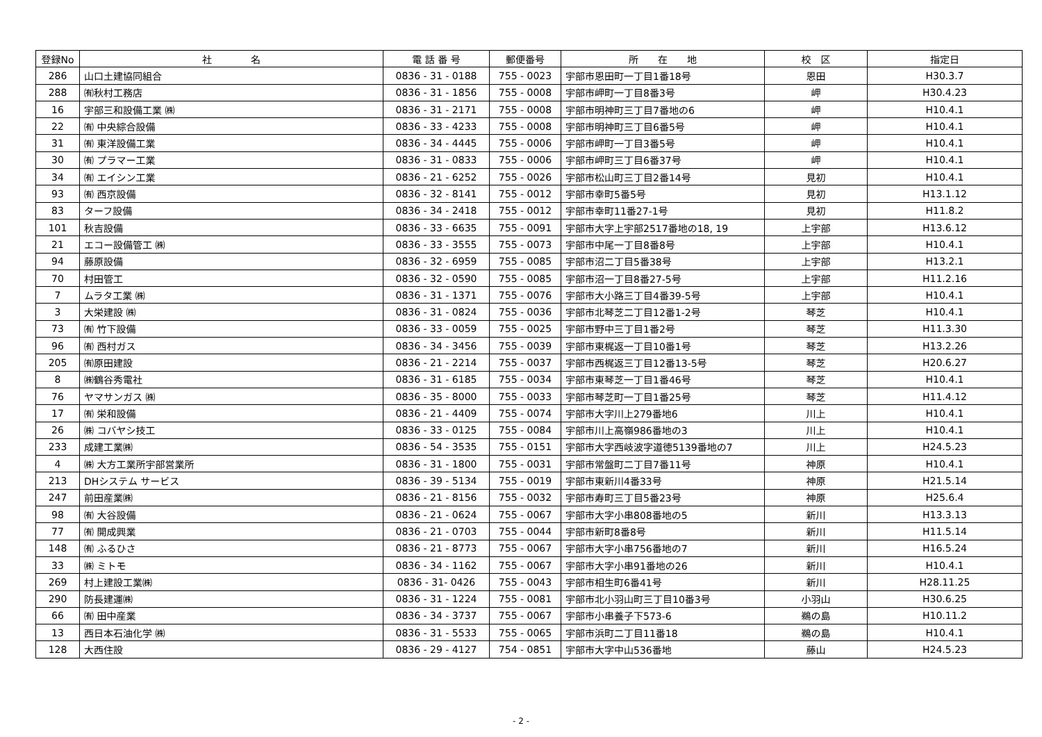| 登録No | 社 名 | 電 話 番 号 | 郵便番号 | 所 在 地 | 校 区 | 指定日 |
| --- | --- | --- | --- | --- | --- | --- |
| 286 | 山口土建協同組合 | 0836 - 31 - 0188 | 755 - 0023 | 宇部市恩田町一丁目1番18号 | 恩田 | H30.3.7 |
| 288 | ㈲秋村工務店 | 0836 - 31 - 1856 | 755 - 0008 | 宇部市岬町一丁目8番3号 | 岬 | H30.4.23 |
| 16 | 宇部三和設備工業 ㈱ | 0836 - 31 - 2171 | 755 - 0008 | 宇部市明神町三丁目7番地の6 | 岬 | H10.4.1 |
| 22 | ㈲ 中央綜合設備 | 0836 - 33 - 4233 | 755 - 0008 | 宇部市明神町三丁目6番5号 | 岬 | H10.4.1 |
| 31 | ㈲ 東洋設備工業 | 0836 - 34 - 4445 | 755 - 0006 | 宇部市岬町一丁目3番5号 | 岬 | H10.4.1 |
| 30 | ㈲ プラマー工業 | 0836 - 31 - 0833 | 755 - 0006 | 宇部市岬町三丁目6番37号 | 岬 | H10.4.1 |
| 34 | ㈲ エイシン工業 | 0836 - 21 - 6252 | 755 - 0026 | 宇部市松山町三丁目2番14号 | 見初 | H10.4.1 |
| 93 | ㈲ 西京設備 | 0836 - 32 - 8141 | 755 - 0012 | 宇部市幸町5番5号 | 見初 | H13.1.12 |
| 83 | ターフ設備 | 0836 - 34 - 2418 | 755 - 0012 | 宇部市幸町11番27-1号 | 見初 | H11.8.2 |
| 101 | 秋吉設備 | 0836 - 33 - 6635 | 755 - 0091 | 宇部市大字上宇部2517番地の18, 19 | 上宇部 | H13.6.12 |
| 21 | エコー設備管工 ㈱ | 0836 - 33 - 3555 | 755 - 0073 | 宇部市中尾一丁目8番8号 | 上宇部 | H10.4.1 |
| 94 | 藤原設備 | 0836 - 32 - 6959 | 755 - 0085 | 宇部市沼二丁目5番38号 | 上宇部 | H13.2.1 |
| 70 | 村田管工 | 0836 - 32 - 0590 | 755 - 0085 | 宇部市沼一丁目8番27-5号 | 上宇部 | H11.2.16 |
| 7 | ムラタ工業 ㈱ | 0836 - 31 - 1371 | 755 - 0076 | 宇部市大小路三丁目4番39-5号 | 上宇部 | H10.4.1 |
| 3 | 大栄建設 ㈱ | 0836 - 31 - 0824 | 755 - 0036 | 宇部市北琴芝二丁目12番1-2号 | 琴芝 | H10.4.1 |
| 73 | ㈲ 竹下設備 | 0836 - 33 - 0059 | 755 - 0025 | 宇部市野中三丁目1番2号 | 琴芝 | H11.3.30 |
| 96 | ㈲ 西村ガス | 0836 - 34 - 3456 | 755 - 0039 | 宇部市東梶返一丁目10番1号 | 琴芝 | H13.2.26 |
| 205 | ㈲原田建設 | 0836 - 21 - 2214 | 755 - 0037 | 宇部市西梶返三丁目12番13-5号 | 琴芝 | H20.6.27 |
| 8 | ㈱鶴谷秀電社 | 0836 - 31 - 6185 | 755 - 0034 | 宇部市東琴芝一丁目1番46号 | 琴芝 | H10.4.1 |
| 76 | ヤマサンガス ㈱ | 0836 - 35 - 8000 | 755 - 0033 | 宇部市琴芝町一丁目1番25号 | 琴芝 | H11.4.12 |
| 17 | ㈲ 栄和設備 | 0836 - 21 - 4409 | 755 - 0074 | 宇部市大字川上279番地6 | 川上 | H10.4.1 |
| 26 | ㈱ コバヤシ技工 | 0836 - 33 - 0125 | 755 - 0084 | 宇部市川上高嶺986番地の3 | 川上 | H10.4.1 |
| 233 | 成建工業㈱ | 0836 - 54 - 3535 | 755 - 0151 | 宇部市大字西岐波字道徳5139番地の7 | 川上 | H24.5.23 |
| 4 | ㈱ 大方工業所宇部営業所 | 0836 - 31 - 1800 | 755 - 0031 | 宇部市常盤町二丁目7番11号 | 神原 | H10.4.1 |
| 213 | DHシステム サービス | 0836 - 39 - 5134 | 755 - 0019 | 宇部市東新川4番33号 | 神原 | H21.5.14 |
| 247 | 前田産業㈱ | 0836 - 21 - 8156 | 755 - 0032 | 宇部市寿町三丁目5番23号 | 神原 | H25.6.4 |
| 98 | ㈲ 大谷設備 | 0836 - 21 - 0624 | 755 - 0067 | 宇部市大字小串808番地の5 | 新川 | H13.3.13 |
| 77 | ㈲ 開成興業 | 0836 - 21 - 0703 | 755 - 0044 | 宇部市新町8番8号 | 新川 | H11.5.14 |
| 148 | ㈲ ふるひさ | 0836 - 21 - 8773 | 755 - 0067 | 宇部市大字小串756番地の7 | 新川 | H16.5.24 |
| 33 | ㈱ ミトモ | 0836 - 34 - 1162 | 755 - 0067 | 宇部市大字小串91番地の26 | 新川 | H10.4.1 |
| 269 | 村上建設工業㈱ | 0836 - 31- 0426 | 755 - 0043 | 宇部市相生町6番41号 | 新川 | H28.11.25 |
| 290 | 防長建運㈱ | 0836 - 31 - 1224 | 755 - 0081 | 宇部市北小羽山町三丁目10番3号 | 小羽山 | H30.6.25 |
| 66 | ㈲ 田中産業 | 0836 - 34 - 3737 | 755 - 0067 | 宇部市小串養子下573-6 | 鵜の島 | H10.11.2 |
| 13 | 西日本石油化学 ㈱ | 0836 - 31 - 5533 | 755 - 0065 | 宇部市浜町二丁目11番18 | 鵜の島 | H10.4.1 |
| 128 | 大西住設 | 0836 - 29 - 4127 | 754 - 0851 | 宇部市大字中山536番地 | 藤山 | H24.5.23 |
- 2 -